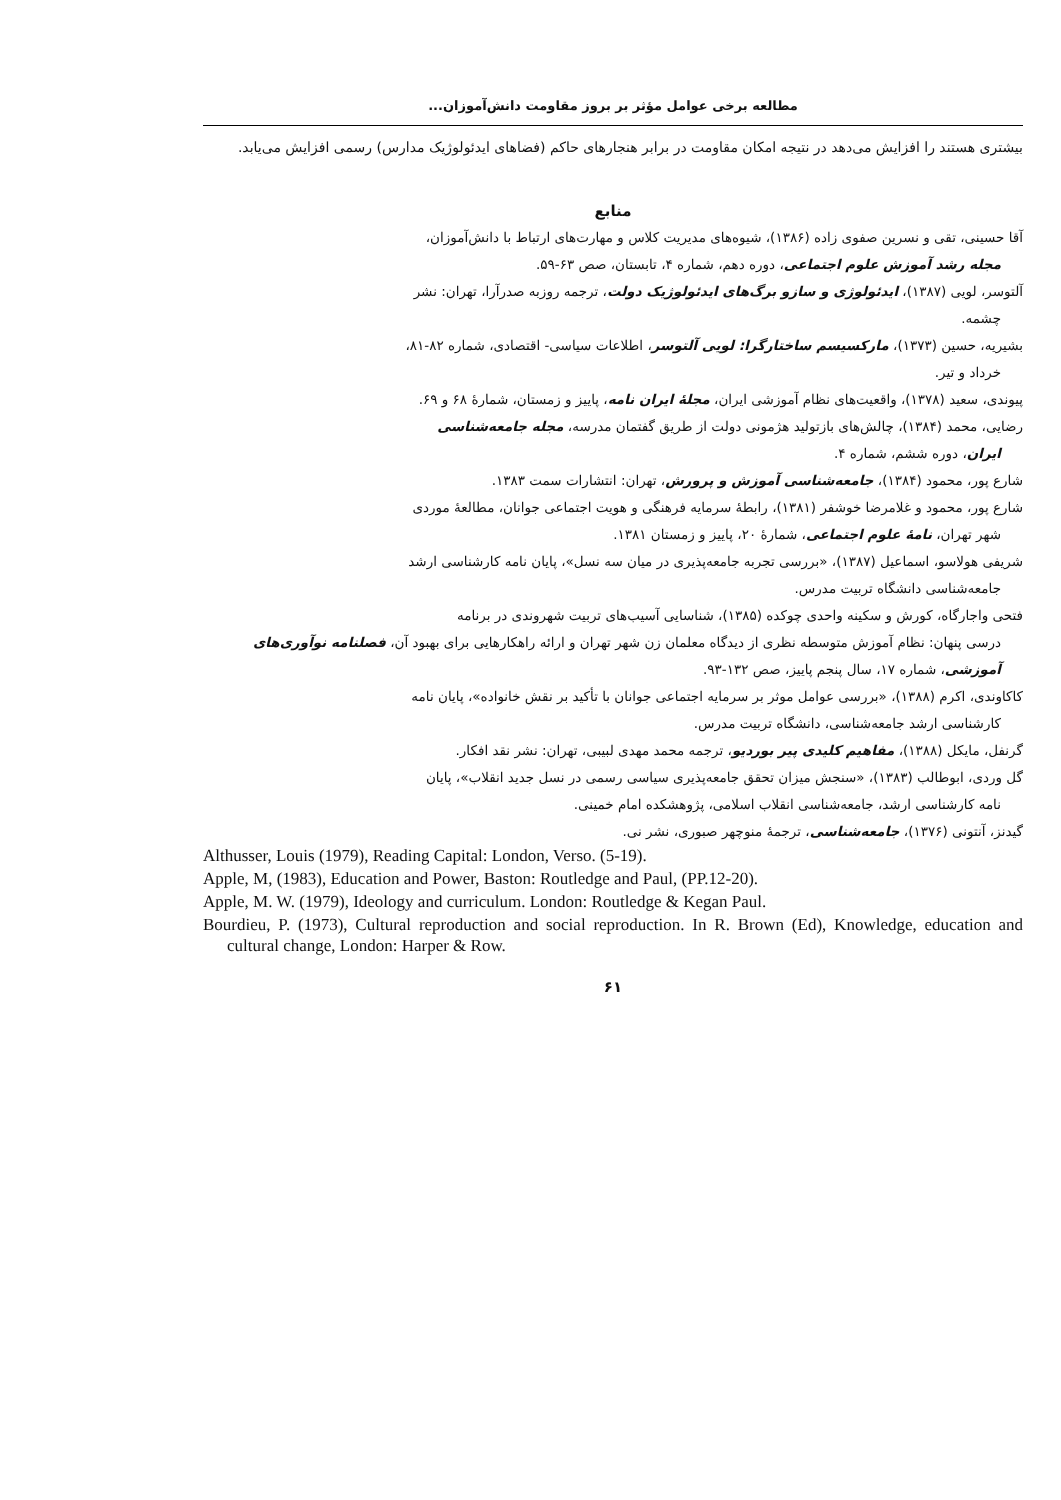مطالعه برخی عوامل مؤثر بر بروز مقاومت دانش‌آموزان...
بیشتری هستند را افزایش می‌دهد در نتیجه امکان مقاومت در برابر هنجارهای حاکم (فضاهای ایدئولوژیک مدارس) رسمی افزایش می‌یابد.
منابع
آقا حسینی، تقی و نسرین صفوی زاده (۱۳۸۶)، شیوه‌های مدیریت کلاس و مهارت‌های ارتباط با دانش‌آموزان،
مجله رشد آموزش علوم اجتماعی، دوره دهم، شماره ۴، تابستان، صص ۶۳-۵۹.
آلتوسر، لویی (۱۳۸۷)، ایدئولوژی و سازو برگ‌های ایدئولوژیک دولت، ترجمه روزبه صدرآرا، تهران: نشر
چشمه.
بشیریه، حسین (۱۳۷۳)، مارکسیسم ساختارگرا: لویی آلتوسر، اطلاعات سیاسی- اقتصادی، شماره ۸۲-۸۱،
خرداد و تیر.
پیوندی، سعید (۱۳۷۸)، واقعیت‌های نظام آموزشی ایران، مجلهٔ ایران نامه، پاییز و زمستان، شمارهٔ ۶۸ و ۶۹.
رضایی، محمد (۱۳۸۴)، چالش‌های بازتولید هژمونی دولت از طریق گفتمان مدرسه، مجله جامعه‌شناسی
ایران، دوره ششم، شماره ۴.
شارع پور، محمود (۱۳۸۴)، جامعه‌شناسی آموزش و پرورش، تهران: انتشارات سمت ۱۳۸۳.
شارع پور، محمود و غلامرضا خوشفر (۱۳۸۱)، رابطهٔ سرمایه فرهنگی و هویت اجتماعی جوانان، مطالعهٔ موردی
شهر تهران، نامهٔ علوم اجتماعی، شمارهٔ ۲۰، پاییز و زمستان ۱۳۸۱.
شریفی هولاسو، اسماعیل (۱۳۸۷)، «بررسی تجربه جامعه‌پذیری در میان سه نسل»، پایان نامه کارشناسی ارشد
جامعه‌شناسی دانشگاه تربیت مدرس.
فتحی واجارگاه، کورش و سکینه واحدی چوکده (۱۳۸۵)، شناسایی آسیب‌های تربیت شهروندی در برنامه
درسی پنهان: نظام آموزش متوسطه نظری از دیدگاه معلمان زن شهر تهران و ارائه راهکارهایی برای بهبود آن، فصلنامه نوآوری‌های آموزشی، شماره ۱۷، سال پنجم پاییز، صص ۱۳۲-۹۳.
کاکاوندی، اکرم (۱۳۸۸)، «بررسی عوامل موثر بر سرمایه اجتماعی جوانان با تأکید بر نقش خانواده»، پایان نامه
کارشناسی ارشد جامعه‌شناسی، دانشگاه تربیت مدرس.
گرنفل، مایکل (۱۳۸۸)، مفاهیم کلیدی پیر بوردیو، ترجمه محمد مهدی لبیبی، تهران: نشر نقد افکار.
گل وردی، ابوطالب (۱۳۸۳)، «سنجش میزان تحقق جامعه‌پذیری سیاسی رسمی در نسل جدید انقلاب»، پایان
نامه کارشناسی ارشد، جامعه‌شناسی انقلاب اسلامی، پژوهشکده امام خمینی.
گیدنز، آنتونی (۱۳۷۶)، جامعه‌شناسی، ترجمهٔ منوچهر صبوری، نشر نی.
Althusser, Louis (1979), Reading Capital: London, Verso. (5-19).
Apple, M, (1983), Education and Power, Baston: Routledge and Paul, (PP.12-20).
Apple, M. W. (1979), Ideology and curriculum. London: Routledge & Kegan Paul.
Bourdieu, P. (1973), Cultural reproduction and social reproduction. In R. Brown (Ed), Knowledge, education and cultural change, London: Harper & Row.
۶۱